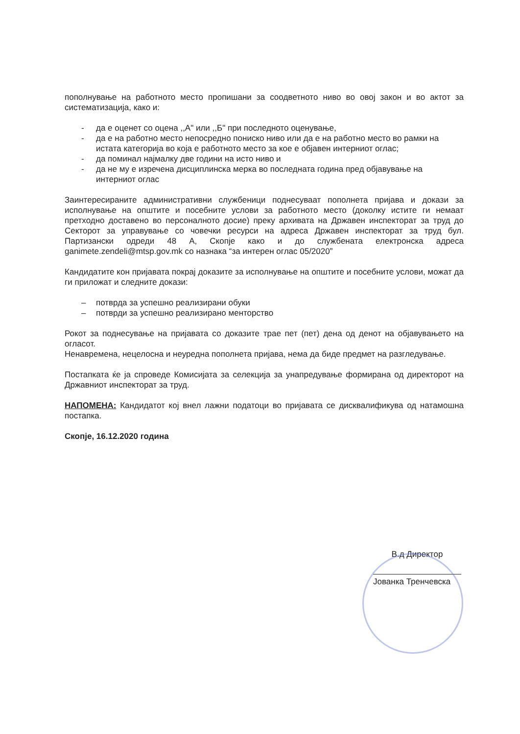пополнување на работното место пропишани за соодветното ниво во овој закон и во актот за систематизација, како и:
- да е оценет со оцена ,,А" или ,,Б" при последното оценување,
- да е на работно место непосредно пониско ниво или да е на работно место во рамки на истата категорија во која е работното место за кое е објавен интерниот оглас;
- да поминал најмалку две години на исто ниво и
- да не му е изречена дисциплинска мерка во последната година пред објавување на интерниот оглас
Заинтересираните административни службеници поднесуваат пополнета пријава и докази за исполнување на општите и посебните услови за работното место (доколку истите ги немаат претходно доставено во персоналното досие) преку архивата на Државен инспекторат за труд до Секторот за управување со човечки ресурси на адреса Државен инспекторат за труд бул. Партизански одреди 48 А, Скопје како и до службената електронска адреса ganimete.zendeli@mtsp.gov.mk со назнака “за интерен оглас 05/2020”
Кандидатите кон пријавата покрај доказите за исполнување на општите и посебните услови, можат да ги приложат и следните докази:
– потврда за успешно реализирани обуки
– потврди за успешно реализирано менторство
Рокот за поднесување на пријавата со доказите трае пет (пет) дена од денот на објавувањето на огласот.
Ненавремена, нецелосна и неуредна пополнета пријава, нема да биде предмет на разгледување.
Постапката ќе ја спроведе Комисијата за селекција за унапредување формирана од директорот на Државниот инспекторат за труд.
НАПОМЕНА: Кандидатот кој внел лажни податоци во пријавата се дисквалификува од натамошна постапка.
Скопје, 16.12.2020 година
В.д Директор
Јованка Тренчевска